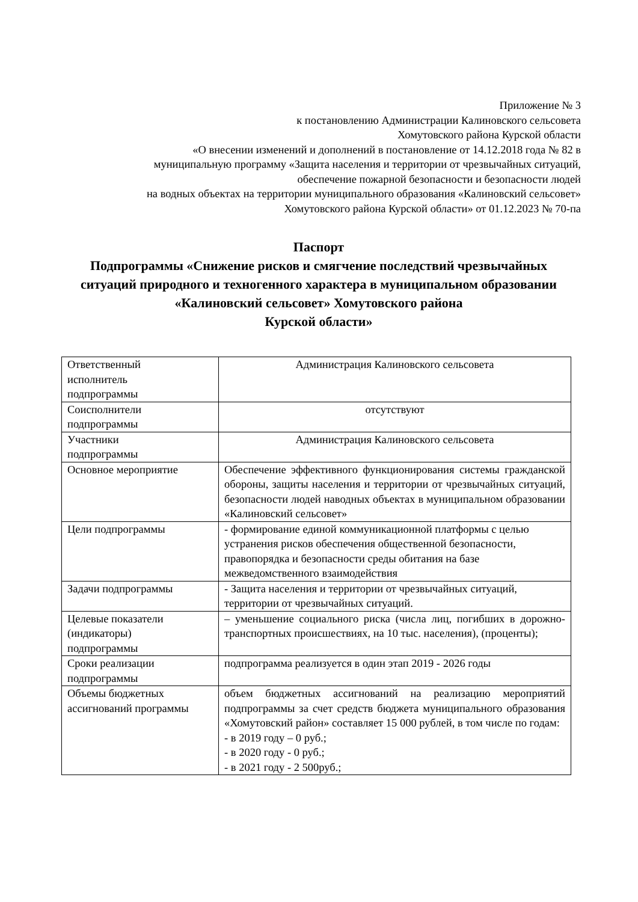Приложение № 3
к постановлению Администрации Калиновского сельсовета
Хомутовского района Курской области
«О внесении изменений и дополнений в постановление от 14.12.2018 года № 82 в
муниципальную программу «Защита населения и территории от чрезвычайных ситуаций,
обеспечение пожарной безопасности и безопасности людей
на водных объектах на территории муниципального образования «Калиновский сельсовет»
Хомутовского района Курской области» от 01.12.2023 № 70-па
Паспорт
Подпрограммы «Снижение рисков и смягчение последствий чрезвычайных ситуаций природного и техногенного характера в муниципальном образовании «Калиновский сельсовет» Хомутовского района
Курской области»
| Ответственный исполнитель подпрограммы | Администрация Калиновского сельсовета |
| Соисполнители подпрограммы | отсутствуют |
| Участники подпрограммы | Администрация Калиновского сельсовета |
| Основное мероприятие | Обеспечение эффективного функционирования системы гражданской обороны, защиты населения и территории от чрезвычайных ситуаций, безопасности людей наводных объектах в муниципальном образовании «Калиновский сельсовет» |
| Цели подпрограммы | - формирование единой коммуникационной платформы с целью устранения рисков обеспечения общественной безопасности, правопорядка и безопасности среды обитания на базе межведомственного взаимодействия |
| Задачи подпрограммы | - Защита населения и территории от чрезвычайных ситуаций, территории от чрезвычайных ситуаций. |
| Целевые показатели (индикаторы) подпрограммы | – уменьшение социального риска (числа лиц, погибших в дорожно-транспортных происшествиях, на 10 тыс. населения), (проценты); |
| Сроки реализации подпрограммы | подпрограмма реализуется в один этап 2019 - 2026 годы |
| Объемы бюджетных ассигнований программы | объем бюджетных ассигнований на реализацию мероприятий подпрограммы за счет средств бюджета муниципального образования «Хомутовский район» составляет 15 000 рублей, в том числе по годам: - в 2019 году – 0 руб.; - в 2020 году - 0 руб.; - в 2021 году - 2 500руб.; |